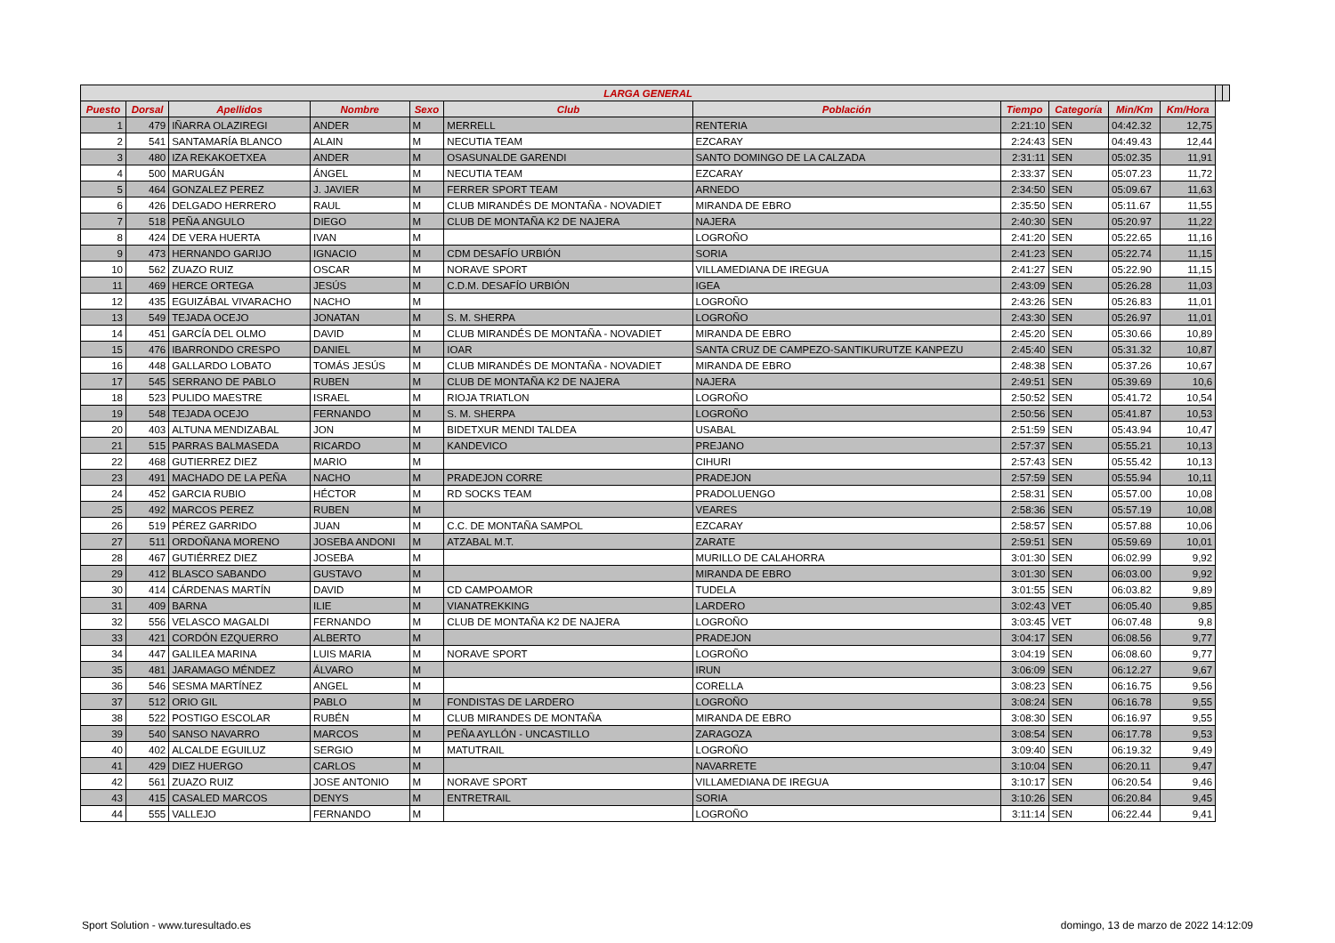| LARGA GENERAL | | | | | | | | | | | | |
| --- | --- | --- | --- | --- | --- | --- | --- | --- | --- | --- | --- | --- |
| Puesto | Dorsal | Apellidos | Nombre | Sexo | Club | Población | Tiempo | Categoría | Min/Km | Km/Hora | | |
| 1 | 479 | IÑARRA OLAZIREGI | ANDER | M | MERRELL | RENTERIA | 2:21:10 | SEN | 04:42.32 | 12,75 | | |
| 2 | 541 | SANTAMARÍA BLANCO | ALAIN | M | NECUTIA TEAM | EZCARAY | 2:24:43 | SEN | 04:49.43 | 12,44 | | |
| 3 | 480 | IZA REKAKOETXEA | ANDER | M | OSASUNALDE GARENDI | SANTO DOMINGO DE LA CALZADA | 2:31:11 | SEN | 05:02.35 | 11,91 | | |
| 4 | 500 | MARUGÁN | ÁNGEL | M | NECUTIA TEAM | EZCARAY | 2:33:37 | SEN | 05:07.23 | 11,72 | | |
| 5 | 464 | GONZALEZ PEREZ | J. JAVIER | M | FERRER SPORT TEAM | ARNEDO | 2:34:50 | SEN | 05:09.67 | 11,63 | | |
| 6 | 426 | DELGADO HERRERO | RAUL | M | CLUB MIRANDÉS DE MONTAÑA - NOVADIET | MIRANDA DE EBRO | 2:35:50 | SEN | 05:11.67 | 11,55 | | |
| 7 | 518 | PEÑA ANGULO | DIEGO | M | CLUB DE MONTAÑA K2 DE NAJERA | NAJERA | 2:40:30 | SEN | 05:20.97 | 11,22 | | |
| 8 | 424 | DE VERA HUERTA | IVAN | M | | LOGROÑO | 2:41:20 | SEN | 05:22.65 | 11,16 | | |
| 9 | 473 | HERNANDO GARIJO | IGNACIO | M | CDM DESAFÍO URBIÓN | SORIA | 2:41:23 | SEN | 05:22.74 | 11,15 | | |
| 10 | 562 | ZUAZO RUIZ | OSCAR | M | NORAVE SPORT | VILLAMEDIANA DE IREGUA | 2:41:27 | SEN | 05:22.90 | 11,15 | | |
| 11 | 469 | HERCE ORTEGA | JESÚS | M | C.D.M. DESAFÍO URBIÓN | IGEA | 2:43:09 | SEN | 05:26.28 | 11,03 | | |
| 12 | 435 | EGUIZÁBAL VIVARACHO | NACHO | M | | LOGROÑO | 2:43:26 | SEN | 05:26.83 | 11,01 | | |
| 13 | 549 | TEJADA OCEJO | JONATAN | M | S. M. SHERPA | LOGROÑO | 2:43:30 | SEN | 05:26.97 | 11,01 | | |
| 14 | 451 | GARCÍA DEL OLMO | DAVID | M | CLUB MIRANDÉS DE MONTAÑA - NOVADIET | MIRANDA DE EBRO | 2:45:20 | SEN | 05:30.66 | 10,89 | | |
| 15 | 476 | IBARRONDO CRESPO | DANIEL | M | IOAR | SANTA CRUZ DE CAMPEZO-SANTIKURUTZE KANPEZU | 2:45:40 | SEN | 05:31.32 | 10,87 | | |
| 16 | 448 | GALLARDO LOBATO | TOMÁS JESÚS | M | CLUB MIRANDÉS DE MONTAÑA - NOVADIET | MIRANDA DE EBRO | 2:48:38 | SEN | 05:37.26 | 10,67 | | |
| 17 | 545 | SERRANO DE PABLO | RUBEN | M | CLUB DE MONTAÑA K2 DE NAJERA | NAJERA | 2:49:51 | SEN | 05:39.69 | 10,6 | | |
| 18 | 523 | PULIDO MAESTRE | ISRAEL | M | RIOJA TRIATLON | LOGROÑO | 2:50:52 | SEN | 05:41.72 | 10,54 | | |
| 19 | 548 | TEJADA OCEJO | FERNANDO | M | S. M. SHERPA | LOGROÑO | 2:50:56 | SEN | 05:41.87 | 10,53 | | |
| 20 | 403 | ALTUNA MENDIZABAL | JON | M | BIDETXUR MENDI TALDEA | USABAL | 2:51:59 | SEN | 05:43.94 | 10,47 | | |
| 21 | 515 | PARRAS BALMASEDA | RICARDO | M | KANDEVICO | PREJANO | 2:57:37 | SEN | 05:55.21 | 10,13 | | |
| 22 | 468 | GUTIERREZ DIEZ | MARIO | M | | CIHURI | 2:57:43 | SEN | 05:55.42 | 10,13 | | |
| 23 | 491 | MACHADO DE LA PEÑA | NACHO | M | PRADEJON CORRE | PRADEJON | 2:57:59 | SEN | 05:55.94 | 10,11 | | |
| 24 | 452 | GARCIA RUBIO | HÉCTOR | M | RD SOCKS TEAM | PRADOLUENGO | 2:58:31 | SEN | 05:57.00 | 10,08 | | |
| 25 | 492 | MARCOS PEREZ | RUBEN | M | | VEARES | 2:58:36 | SEN | 05:57.19 | 10,08 | | |
| 26 | 519 | PÉREZ GARRIDO | JUAN | M | C.C. DE MONTAÑA SAMPOL | EZCARAY | 2:58:57 | SEN | 05:57.88 | 10,06 | | |
| 27 | 511 | ORDOÑANA MORENO | JOSEBA ANDONI | M | ATZABAL M.T. | ZARATE | 2:59:51 | SEN | 05:59.69 | 10,01 | | |
| 28 | 467 | GUTIÉRREZ DIEZ | JOSEBA | M | | MURILLO DE CALAHORRA | 3:01:30 | SEN | 06:02.99 | 9,92 | | |
| 29 | 412 | BLASCO SABANDO | GUSTAVO | M | | MIRANDA DE EBRO | 3:01:30 | SEN | 06:03.00 | 9,92 | | |
| 30 | 414 | CÁRDENAS MARTÍN | DAVID | M | CD CAMPOAMOR | TUDELA | 3:01:55 | SEN | 06:03.82 | 9,89 | | |
| 31 | 409 | BARNA | ILIE | M | VIANATREKKING | LARDERO | 3:02:43 | VET | 06:05.40 | 9,85 | | |
| 32 | 556 | VELASCO MAGALDI | FERNANDO | M | CLUB DE MONTAÑA K2 DE NAJERA | LOGROÑO | 3:03:45 | VET | 06:07.48 | 9,8 | | |
| 33 | 421 | CORDÓN EZQUERRO | ALBERTO | M | | PRADEJON | 3:04:17 | SEN | 06:08.56 | 9,77 | | |
| 34 | 447 | GALILEA MARINA | LUIS MARIA | M | NORAVE SPORT | LOGROÑO | 3:04:19 | SEN | 06:08.60 | 9,77 | | |
| 35 | 481 | JARAMAGO MÉNDEZ | ÁLVARO | M | | IRUN | 3:06:09 | SEN | 06:12.27 | 9,67 | | |
| 36 | 546 | SESMA MARTÍNEZ | ANGEL | M | | CORELLA | 3:08:23 | SEN | 06:16.75 | 9,56 | | |
| 37 | 512 | ORIO GIL | PABLO | M | FONDISTAS DE LARDERO | LOGROÑO | 3:08:24 | SEN | 06:16.78 | 9,55 | | |
| 38 | 522 | POSTIGO ESCOLAR | RUBÉN | M | CLUB MIRANDES DE MONTAÑA | MIRANDA DE EBRO | 3:08:30 | SEN | 06:16.97 | 9,55 | | |
| 39 | 540 | SANSO NAVARRO | MARCOS | M | PEÑA AYLLÓN - UNCASTILLO | ZARAGOZA | 3:08:54 | SEN | 06:17.78 | 9,53 | | |
| 40 | 402 | ALCALDE EGUILUZ | SERGIO | M | MATUTRAIL | LOGROÑO | 3:09:40 | SEN | 06:19.32 | 9,49 | | |
| 41 | 429 | DIEZ HUERGO | CARLOS | M | | NAVARRETE | 3:10:04 | SEN | 06:20.11 | 9,47 | | |
| 42 | 561 | ZUAZO RUIZ | JOSE ANTONIO | M | NORAVE SPORT | VILLAMEDIANA DE IREGUA | 3:10:17 | SEN | 06:20.54 | 9,46 | | |
| 43 | 415 | CASALED MARCOS | DENYS | M | ENTRETRAIL | SORIA | 3:10:26 | SEN | 06:20.84 | 9,45 | | |
| 44 | 555 | VALLEJO | FERNANDO | M | | LOGROÑO | 3:11:14 | SEN | 06:22.44 | 9,41 | | |
Sport Solution - www.turesultado.es
domingo, 13 de marzo de 2022 14:12:09